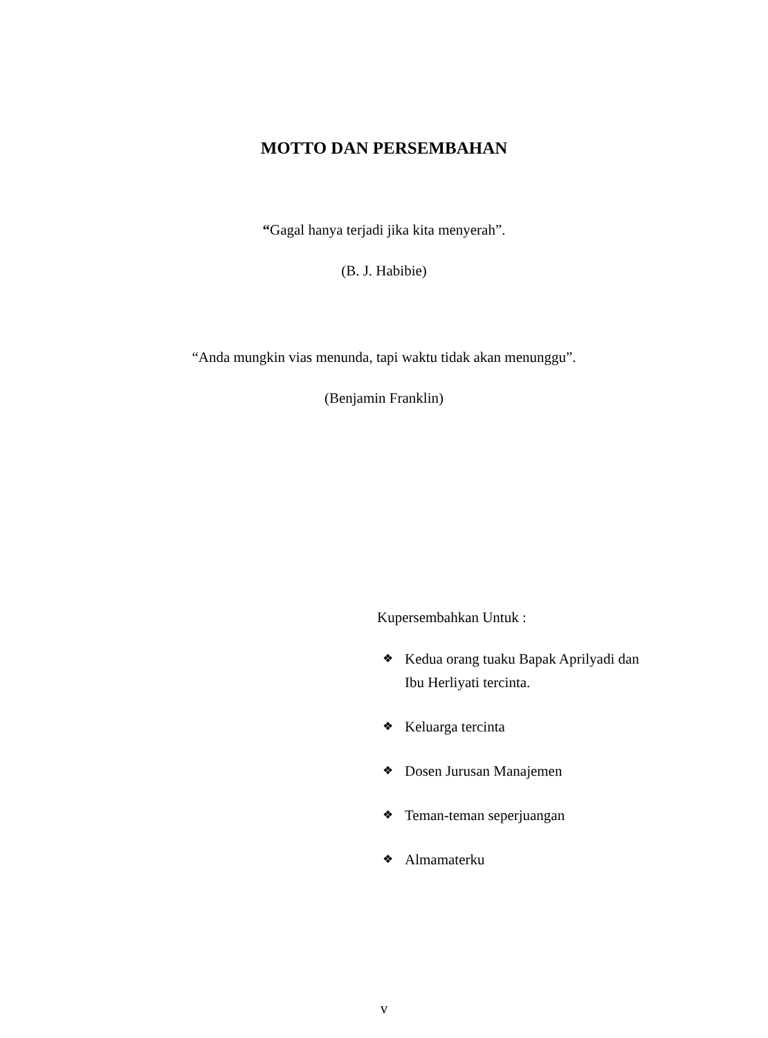MOTTO DAN PERSEMBAHAN
“Gagal hanya terjadi jika kita menyerah”.
(B. J. Habibie)
“Anda mungkin vias menunda, tapi waktu tidak akan menunggu”.
(Benjamin Franklin)
Kupersembahkan Untuk :
❖ Kedua orang tuaku Bapak Aprilyadi dan Ibu Herliyati tercinta.
❖ Keluarga tercinta
❖ Dosen Jurusan Manajemen
❖ Teman-teman seperjuangan
❖ Almamaterku
v